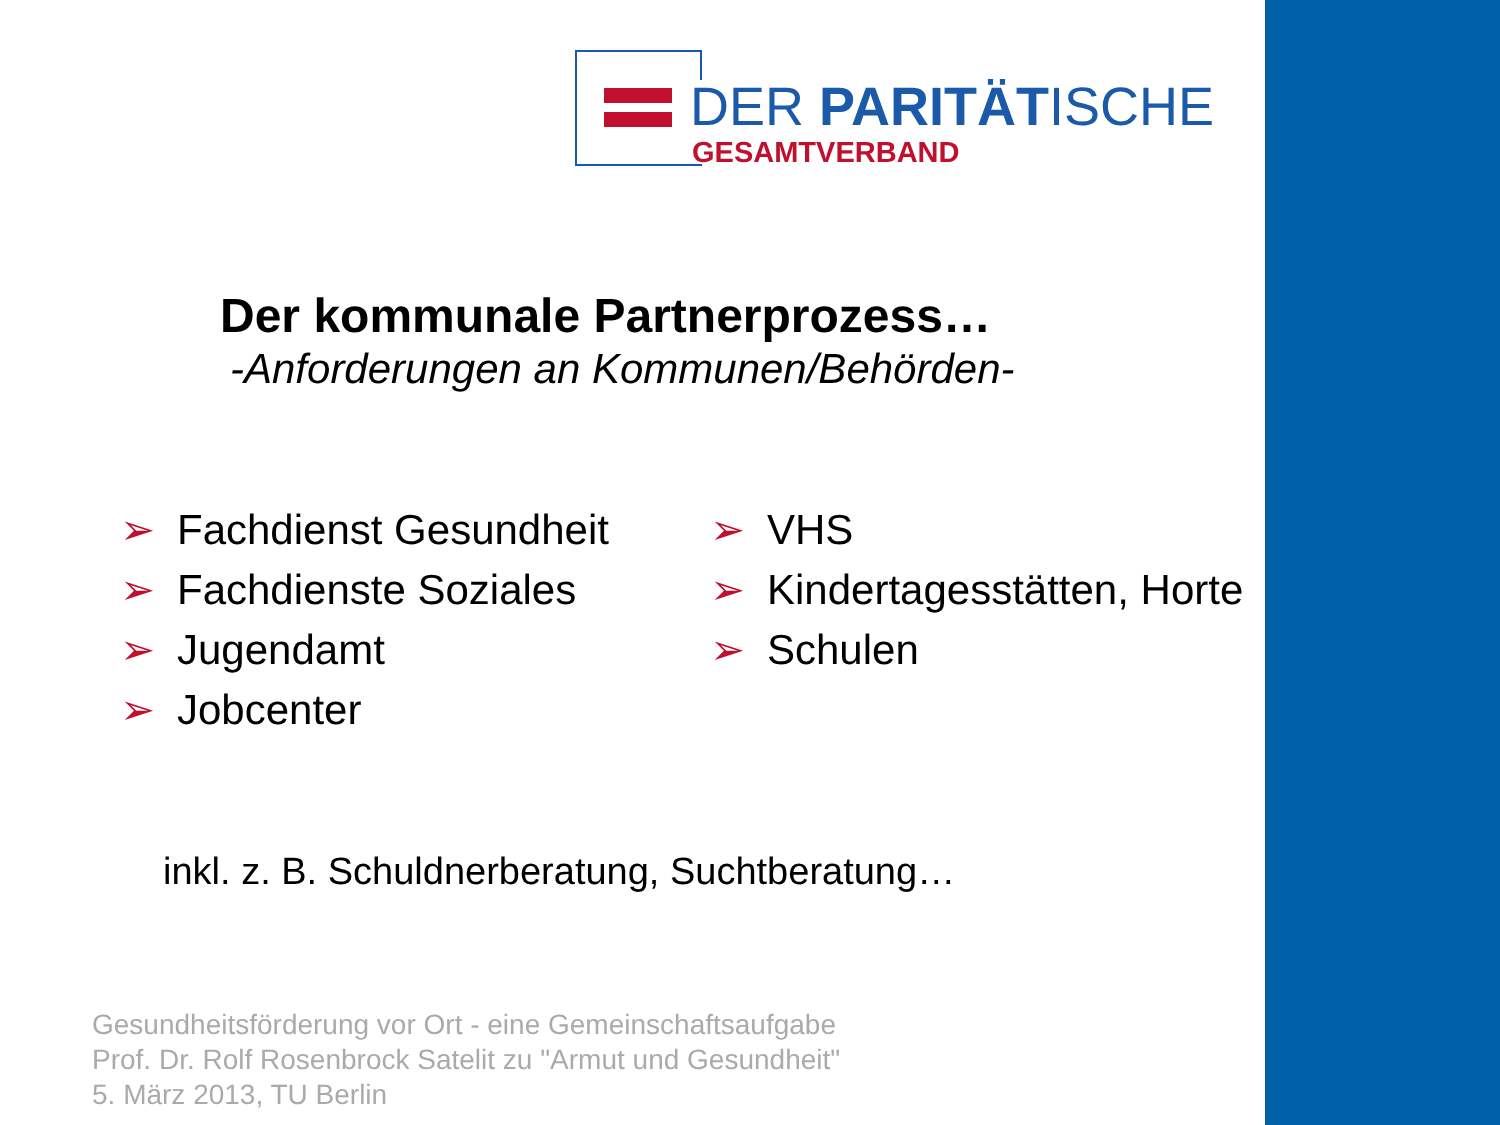DER PARITÄTISCHE
GESAMTVERBAND
Der kommunale Partnerprozess…
-Anforderungen an Kommunen/Behörden-
➢ Fachdienst Gesundheit
➢ Fachdienste Soziales
➢ Jugendamt
➢ Jobcenter
➢ VHS
➢ Kindertagesstätten, Horte
➢ Schulen
inkl. z. B. Schuldnerberatung, Suchtberatung…
Gesundheitsförderung vor Ort - eine Gemeinschaftsaufgabe
Prof. Dr. Rolf Rosenbrock Satelit zu "Armut und Gesundheit"
5. März 2013, TU Berlin